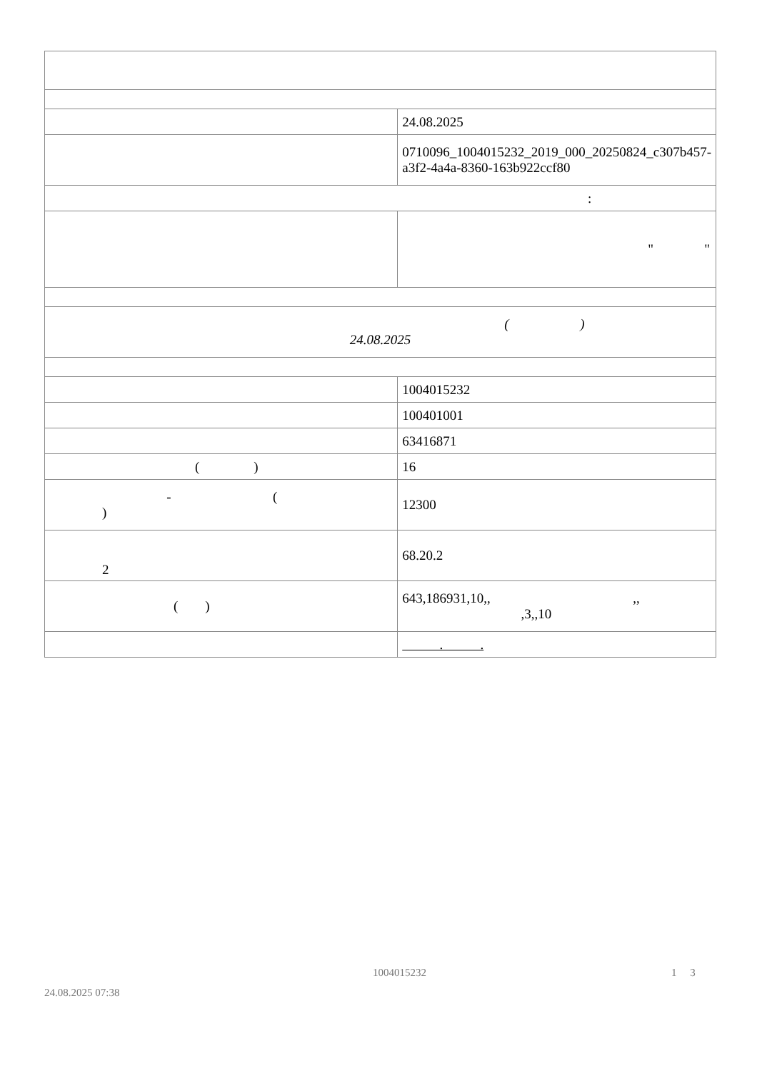| | 24.08.2025 |
| | 0710096_1004015232_2019_000_20250824_c307b457-a3f2-4a4a-8360-163b922ccf80 |
| : | |
| | " " |
| ( ) 24.08.2025 | |
| | 1004015232 |
| | 100401001 |
| | 63416871 |
| ( ) | 16 |
| - ( ) | 12300 |
| 2 | 68.20.2 |
| ( ) | 643,186931,10,, ,, ,3,,10 |
| | . . |
1004015232 1 3
24.08.2025 07:38